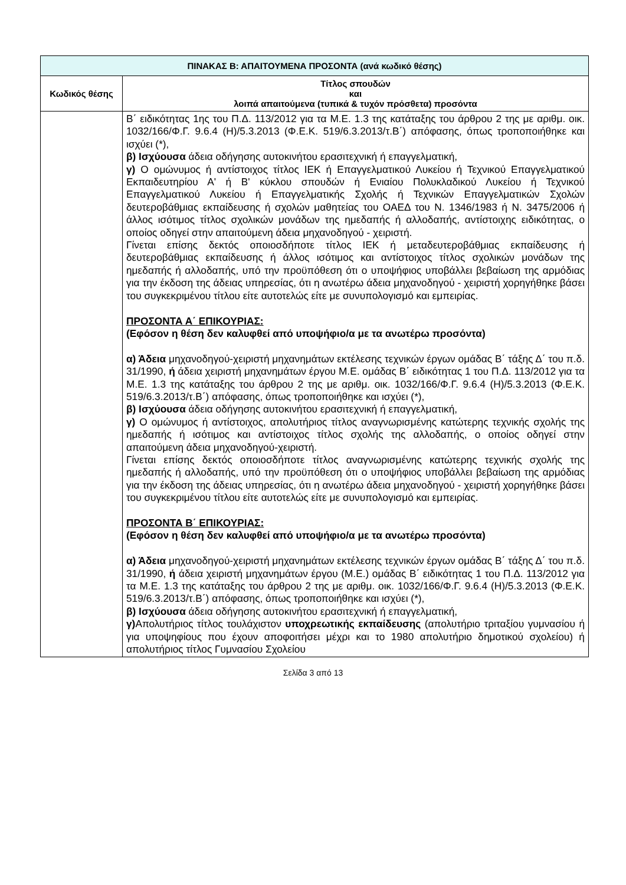| ΠΙΝΑΚΑΣ Β: ΑΠΑΙΤΟΥΜΕΝΑ ΠΡΟΣΟΝΤΑ (ανά κωδικό θέσης) | |
| Κωδικός θέσης | Τίτλος σπουδών και λοιπά απαιτούμενα (τυπικά & τυχόν πρόσθετα) προσόντα |
| | Β΄ ειδικότητας 1ης του Π.Δ. 113/2012 για τα Μ.Ε. 1.3 της κατάταξης του άρθρου 2 της με αριθμ. οικ. 1032/166/Φ.Γ. 9.6.4 (Η)/5.3.2013 (Φ.Ε.Κ. 519/6.3.2013/τ.Β΄) απόφασης, όπως τροποποιήθηκε και ισχύει (*), β) Ισχύουσα άδεια οδήγησης αυτοκινήτου ερασιτεχνική ή επαγγελματική, γ) Ο ομώνυμος ή αντίστοιχος τίτλος ΙΕΚ ή Επαγγελματικού Λυκείου ή Τεχνικού Επαγγελματικού Εκπαιδευτηρίου Α' ή Β' κύκλου σπουδών ή Ενιαίου Πολυκλαδικού Λυκείου ή Τεχνικού Επαγγελματικού Λυκείου ή Επαγγελματικής Σχολής ή Τεχνικών Επαγγελματικών Σχολών δευτεροβάθμιας εκπαίδευσης ή σχολών μαθητείας του ΟΑΕΔ του Ν. 1346/1983 ή Ν. 3475/2006 ή άλλος ισότιμος τίτλος σχολικών μονάδων της ημεδαπής ή αλλοδαπής, αντίστοιχης ειδικότητας, ο οποίος οδηγεί στην απαιτούμενη άδεια μηχανοδηγού - χειριστή. Γίνεται επίσης δεκτός οποιοσδήποτε τίτλος ΙΕΚ ή μεταδευτεροβάθμιας εκπαίδευσης ή δευτεροβάθμιας εκπαίδευσης ή άλλος ισότιμος και αντίστοιχος τίτλος σχολικών μονάδων της ημεδαπής ή αλλοδαπής, υπό την προϋπόθεση ότι ο υποψήφιος υποβάλλει βεβαίωση της αρμόδιας για την έκδοση της άδειας υπηρεσίας, ότι η ανωτέρω άδεια μηχανοδηγού - χειριστή χορηγήθηκε βάσει του συγκεκριμένου τίτλου είτε αυτοτελώς είτε με συνυπολογισμό και εμπειρίας. ΠΡΟΣΟΝΤΑ Α΄ ΕΠΙΚΟΥΡΙΑΣ: (Εφόσον η θέση δεν καλυφθεί από υποψήφιο/α με τα ανωτέρω προσόντα) α) Άδεια μηχανοδηγού-χειριστή μηχανημάτων εκτέλεσης τεχνικών έργων ομάδας Β΄ τάξης Δ΄ του π.δ. 31/1990, ή άδεια χειριστή μηχανημάτων έργου Μ.Ε. ομάδας Β΄ ειδικότητας 1 του Π.Δ. 113/2012 για τα Μ.Ε. 1.3 της κατάταξης του άρθρου 2 της με αριθμ. οικ. 1032/166/Φ.Γ. 9.6.4 (Η)/5.3.2013 (Φ.Ε.Κ. 519/6.3.2013/τ.Β΄) απόφασης, όπως τροποποιήθηκε και ισχύει (*), β) Ισχύουσα άδεια οδήγησης αυτοκινήτου ερασιτεχνική ή επαγγελματική, γ) Ο ομώνυμος ή αντίστοιχος, απολυτήριος τίτλος αναγνωρισμένης κατώτερης τεχνικής σχολής της ημεδαπής ή ισότιμος και αντίστοιχος τίτλος σχολής της αλλοδαπής, ο οποίος οδηγεί στην απαιτούμενη άδεια μηχανοδηγού-χειριστή. Γίνεται επίσης δεκτός οποιοσδήποτε τίτλος αναγνωρισμένης κατώτερης τεχνικής σχολής της ημεδαπής ή αλλοδαπής, υπό την προϋπόθεση ότι ο υποψήφιος υποβάλλει βεβαίωση της αρμόδιας για την έκδοση της άδειας υπηρεσίας, ότι η ανωτέρω άδεια μηχανοδηγού - χειριστή χορηγήθηκε βάσει του συγκεκριμένου τίτλου είτε αυτοτελώς είτε με συνυπολογισμό και εμπειρίας. ΠΡΟΣΟΝΤΑ Β΄ ΕΠΙΚΟΥΡΙΑΣ: (Εφόσον η θέση δεν καλυφθεί από υποψήφιο/α με τα ανωτέρω προσόντα) α) Άδεια μηχανοδηγού-χειριστή μηχανημάτων εκτέλεσης τεχνικών έργων ομάδας Β΄ τάξης Δ΄ του π.δ. 31/1990, ή άδεια χειριστή μηχανημάτων έργου (Μ.Ε.) ομάδας Β΄ ειδικότητας 1 του Π.Δ. 113/2012 για τα Μ.Ε. 1.3 της κατάταξης του άρθρου 2 της με αριθμ. οικ. 1032/166/Φ.Γ. 9.6.4 (Η)/5.3.2013 (Φ.Ε.Κ. 519/6.3.2013/τ.Β΄) απόφασης, όπως τροποποιήθηκε και ισχύει (*), β) Ισχύουσα άδεια οδήγησης αυτοκινήτου ερασιτεχνική ή επαγγελματική, γ) Απολυτήριος τίτλος τουλάχιστον υποχρεωτικής εκπαίδευσης (απολυτήριο τριταξίου γυμνασίου ή για υποψηφίους που έχουν αποφοιτήσει μέχρι και το 1980 απολυτήριο δημοτικού σχολείου) ή απολυτήριος τίτλος Γυμνασίου Σχολείου |
Σελίδα 3 από 13